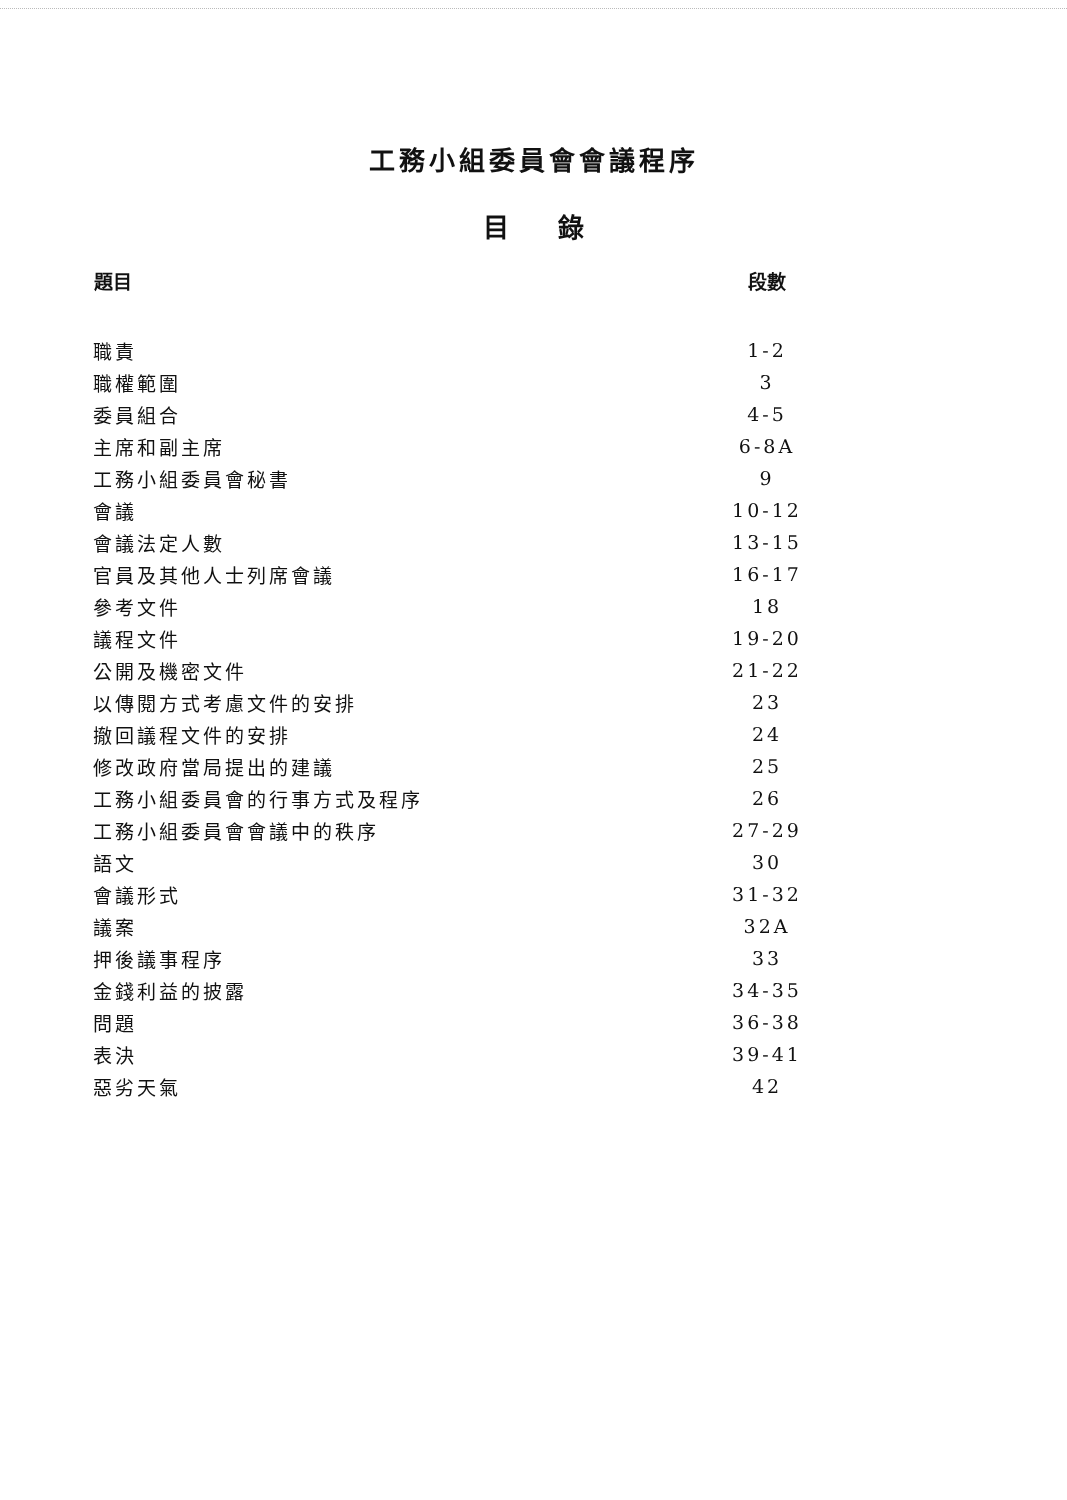工務小組委員會會議程序
目 錄
| 題目 | 段數 |
| --- | --- |
| 職責 | 1-2 |
| 職權範圍 | 3 |
| 委員組合 | 4-5 |
| 主席和副主席 | 6-8A |
| 工務小組委員會秘書 | 9 |
| 會議 | 10-12 |
| 會議法定人數 | 13-15 |
| 官員及其他人士列席會議 | 16-17 |
| 參考文件 | 18 |
| 議程文件 | 19-20 |
| 公開及機密文件 | 21-22 |
| 以傳閱方式考慮文件的安排 | 23 |
| 撤回議程文件的安排 | 24 |
| 修改政府當局提出的建議 | 25 |
| 工務小組委員會的行事方式及程序 | 26 |
| 工務小組委員會會議中的秩序 | 27-29 |
| 語文 | 30 |
| 會議形式 | 31-32 |
| 議案 | 32A |
| 押後議事程序 | 33 |
| 金錢利益的披露 | 34-35 |
| 問題 | 36-38 |
| 表決 | 39-41 |
| 惡劣天氣 | 42 |